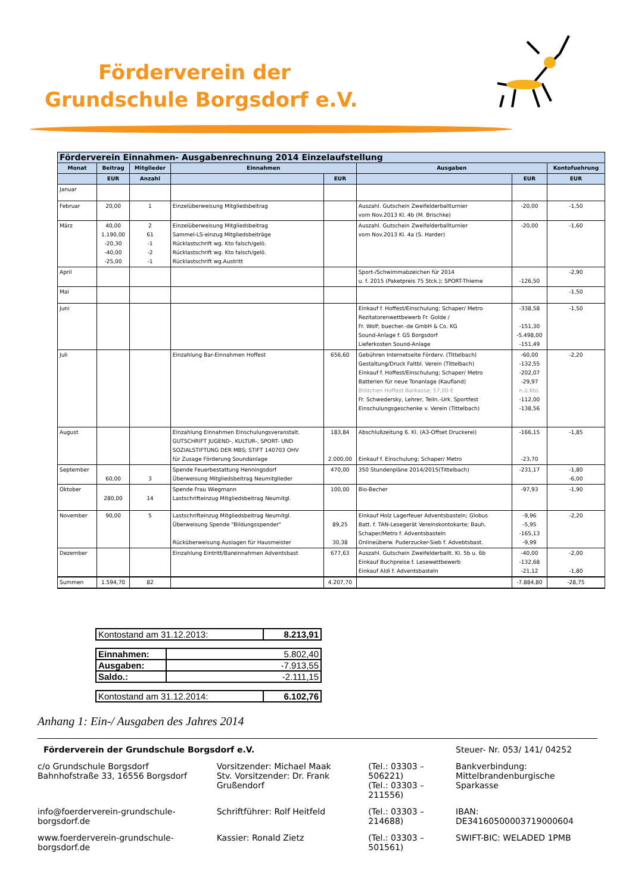Förderverein der
Grundschule Borgsdorf e.V.
| Förderverein Einnahmen- Ausgabenrechnung 2014 Einzelaufstellung | | | | | | | |
| --- | --- | --- | --- | --- | --- | --- | --- |
| Monat | Beitrag | Mitglieder | Einnahmen | | Ausgaben | | Kontofuehrung |
| | EUR | Anzahl | | EUR | | EUR | EUR |
| Januar | | | | | | | |
| Februar | 20,00 | 1 | Einzelüberweisung Mitgliedsbeitrag | | Auszahl. Gutschein Zweifelderballturnier vom Nov.2013 Kl. 4b (M. Brischke) | -20,00 | -1,50 |
| März | 40,00 1.190,00 -20,30 -40,00 -25,00 | 2 61 -1 -2 -1 | Einzelüberweisung Mitgliedsbeitrag Sammel-LS-einzug Mitgliedsbeiträge Rücklastschrift wg. Kto falsch/gelö. Rücklastschrift wg. Kto falsch/gelö. Rücklastschrift wg.Austritt | | Auszahl. Gutschein Zweifelderballturnier vom Nov.2013 Kl. 4a (S. Harder) | -20,00 | -1,60 |
| April | | | | | Sport-/Schwimmabzeichen für 2014 u. f. 2015 (Paketpreis 75 Stck.); SPORT-Thieme | -126,50 | -2,90 |
| Mai | | | | | | | -1,50 |
| Juni | | | | | Einkauf f. Hoffest/Einschulung; Schaper/ Metro Rezitatorenwettbewerb Fr. Golde / Fr. Wolf; buecher.-de GmbH & Co. KG Sound-Anlage f. GS Borgsdorf Lieferkosten Sound-Anlage | -338,58 -151,30 -5.498,00 -151,49 | -1,50 |
| Juli | | | Einzahlung Bar-Einnahmen Hoffest | 656,60 | Gebühren Internetseite Förderv. (Tittelbach) Gestaltung/Druck Faltbl. Verein (Tittelbach) Einkauf f. Hoffest/Einschulung; Schaper/ Metro Batterien für neue Tonanlage (Kaufland) Brötchen Hoffest Barkasse; 57,00 € Fr. Schwedersky, Lehrer, Teiln.-Urk. Sportfest Einschulungsgeschenke v. Verein (Tittelbach) | -60,00 -132,55 -202,07 -29,97 n.ü.Kto. -112,00 -138,56 | -2,20 |
| August | | | Einzahlung Einnahmen Einschulungsveranstalt. GUTSCHRIFT JUGEND-, KULTUR-, SPORT- UND SOZIALSTIFTUNG DER MBS; STIFT 140703 OHV für Zusage Förderung Soundanlage | 183,84 2.000,00 | Abschlußzeitung 6. Kl. (A3-Offset Druckerei) Einkauf f. Einschulung; Schaper/ Metro | -166,15 -23,70 | -1,85 |
| September | 60,00 | 3 | Spende Feuerbestattung Henningsdorf Überweisung Mitgliedsbeitrag Neumitglieder | 470,00 | 350 Stundenpläne 2014/2015(Tittelbach) | -231,17 | -1,80 -6,00 |
| Oktober | 280,00 | 14 | Spende Frau Wiegmann Lastschrifteinzug Mitgliedsbeitrag Neumitgl. | 100,00 | Bio-Becher | -97,93 | -1,90 |
| November | 90,00 | 5 | Lastschrifteinzug Mitgliedsbeitrag Neumitgl. Überweisung Spende "Bildungsspender" Rücküberweisung Auslagen für Hausmeister | 89,25 30,38 | Einkauf Holz Lagerfeuer Adventsbasteln; Globus Batt. f. TAN-Lesegerät Vereinskontokarte; Bauh. Schaper/Metro f. Adventsbasteln Onlineüberw. Puderzucker-Sieb f. Advebtsbast. | -9,96 -5,95 -165,13 -9,99 | -2,20 |
| Dezember | | | Einzahlung Eintritt/Bareinnahmen Adventsbast | 677,63 | Auszahl. Gutschein Zweifelderballt. Kl. 5b u. 6b Einkauf Buchpreise f. Lesewettbewerb Einkauf Aldi f. Adventsbasteln | -40,00 -132,68 -21,12 | -2,00 -1,80 |
| Summen | 1.594,70 | 82 | | 4.207,70 | | -7.884,80 | -28,75 |
| Kontostand am 31.12.2013: | 8.213,91 |
| Einnahmen: | 5.802,40 |
| Ausgaben: | -7.913,55 |
| Saldo.: | -2.111,15 |
| Kontostand am 31.12.2014: | 6.102,76 |
Anhang 1: Ein-/ Ausgaben des Jahres 2014
| Förderverein der Grundschule Borgsdorf e.V. | | | Steuer- Nr. 053/ 141/ 04252 |
| c/o Grundschule Borgsdorf Bahnhofstraße 33, 16556 Borgsdorf | Vorsitzender: Michael Maak Stv. Vorsitzender: Dr. Frank Grußendorf | (Tel.: 03303 – 506221) (Tel.: 03303 – 211556) | Bankverbindung: Mittelbrandenburgische Sparkasse |
| info@foerderverein-grundschule-borgsdorf.de | Schriftführer: Rolf Heitfeld | (Tel.: 03303 – 214688) | IBAN: DE34160500003719000604 |
| www.foerderverein-grundschule-borgsdorf.de | Kassier: Ronald Zietz | (Tel.: 03303 – 501561) | SWIFT-BIC: WELADED 1PMB |